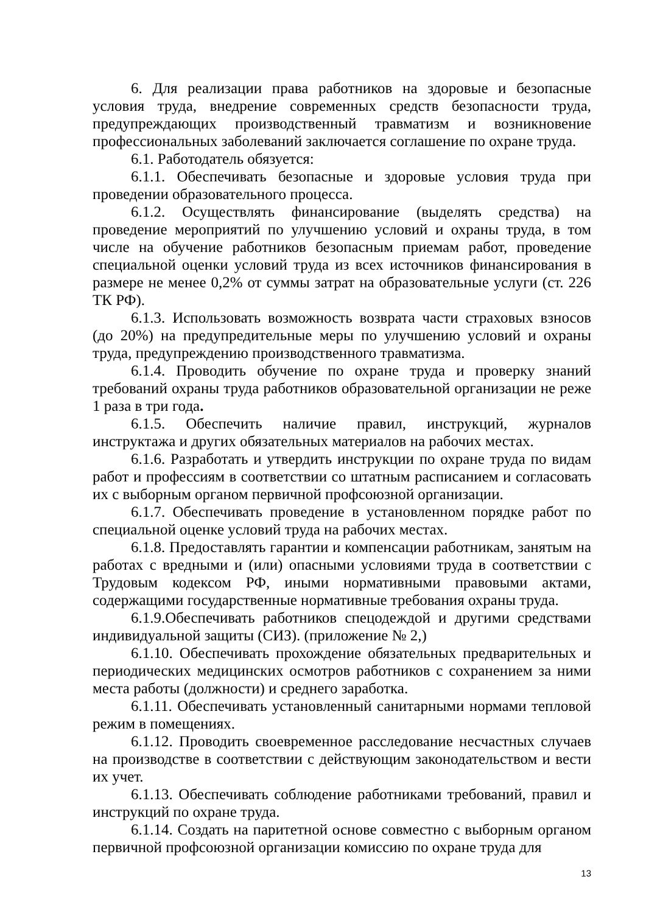6. Для реализации права работников на здоровые и безопасные условия труда, внедрение современных средств безопасности труда, предупреждающих производственный травматизм и возникновение профессиональных заболеваний заключается соглашение по охране труда.
6.1. Работодатель обязуется:
6.1.1. Обеспечивать безопасные и здоровые условия труда при проведении образовательного процесса.
6.1.2. Осуществлять финансирование (выделять средства) на проведение мероприятий по улучшению условий и охраны труда, в том числе на обучение работников безопасным приемам работ, проведение специальной оценки условий труда из всех источников финансирования в размере не менее 0,2% от суммы затрат на образовательные услуги (ст. 226 ТК РФ).
6.1.3. Использовать возможность возврата части страховых взносов (до 20%) на предупредительные меры по улучшению условий и охраны труда, предупреждению производственного травматизма.
6.1.4. Проводить обучение по охране труда и проверку знаний требований охраны труда работников образовательной организации не реже 1 раза в три года.
6.1.5. Обеспечить наличие правил, инструкций, журналов инструктажа и других обязательных материалов на рабочих местах.
6.1.6. Разработать и утвердить инструкции по охране труда по видам работ и профессиям в соответствии со штатным расписанием и согласовать их с выборным органом первичной профсоюзной организации.
6.1.7. Обеспечивать проведение в установленном порядке работ по специальной оценке условий труда на рабочих местах.
6.1.8. Предоставлять гарантии и компенсации работникам, занятым на работах с вредными и (или) опасными условиями труда в соответствии с Трудовым кодексом РФ, иными нормативными правовыми актами, содержащими государственные нормативные требования охраны труда.
6.1.9.Обеспечивать работников спецодеждой и другими средствами индивидуальной защиты (СИЗ). (приложение № 2,)
6.1.10. Обеспечивать прохождение обязательных предварительных и периодических медицинских осмотров работников с сохранением за ними места работы (должности) и среднего заработка.
6.1.11. Обеспечивать установленный санитарными нормами тепловой режим в помещениях.
6.1.12. Проводить своевременное расследование несчастных случаев на производстве в соответствии с действующим законодательством и вести их учет.
6.1.13. Обеспечивать соблюдение работниками требований, правил и инструкций по охране труда.
6.1.14. Создать на паритетной основе совместно с выборным органом первичной профсоюзной организации комиссию по охране труда для
13